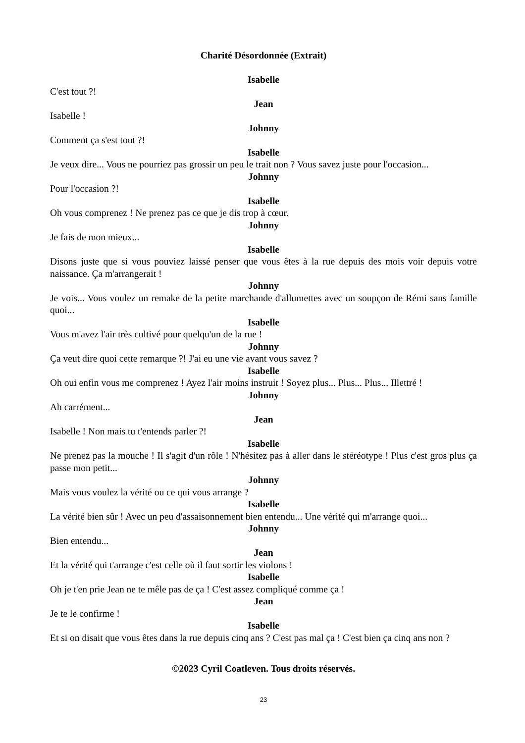Charité Désordonnée (Extrait)
Isabelle
C'est tout ?!
Jean
Isabelle !
Johnny
Comment ça s'est tout ?!
Isabelle
Je veux dire... Vous ne pourriez pas grossir un peu le trait non ? Vous savez juste pour l'occasion...
Johnny
Pour l'occasion ?!
Isabelle
Oh vous comprenez ! Ne prenez pas ce que je dis trop à cœur.
Johnny
Je fais de mon mieux...
Isabelle
Disons juste que si vous pouviez laissé penser que vous êtes à la rue depuis des mois voir depuis votre naissance. Ça m'arrangerait !
Johnny
Je vois... Vous voulez un remake de la petite marchande d'allumettes avec un soupçon de Rémi sans famille quoi...
Isabelle
Vous m'avez l'air très cultivé pour quelqu'un de la rue !
Johnny
Ça veut dire quoi cette remarque ?! J'ai eu une vie avant vous savez ?
Isabelle
Oh oui enfin vous me comprenez ! Ayez l'air moins instruit ! Soyez plus... Plus... Plus... Illettré !
Johnny
Ah carrément...
Jean
Isabelle ! Non mais tu t'entends parler ?!
Isabelle
Ne prenez pas la mouche ! Il s'agit d'un rôle ! N'hésitez pas à aller dans le stéréotype ! Plus c'est gros plus ça passe mon petit...
Johnny
Mais vous voulez la vérité ou ce qui vous arrange ?
Isabelle
La vérité bien sûr ! Avec un peu d'assaisonnement bien entendu... Une vérité qui m'arrange quoi...
Johnny
Bien entendu...
Jean
Et la vérité qui t'arrange c'est celle où il faut sortir les violons !
Isabelle
Oh je t'en prie Jean ne te mêle pas de ça ! C'est assez compliqué comme ça !
Jean
Je te le confirme !
Isabelle
Et si on disait que vous êtes dans la rue depuis cinq ans ? C'est pas mal ça ! C'est bien ça cinq ans non ?
©2023 Cyril Coatleven. Tous droits réservés.
23